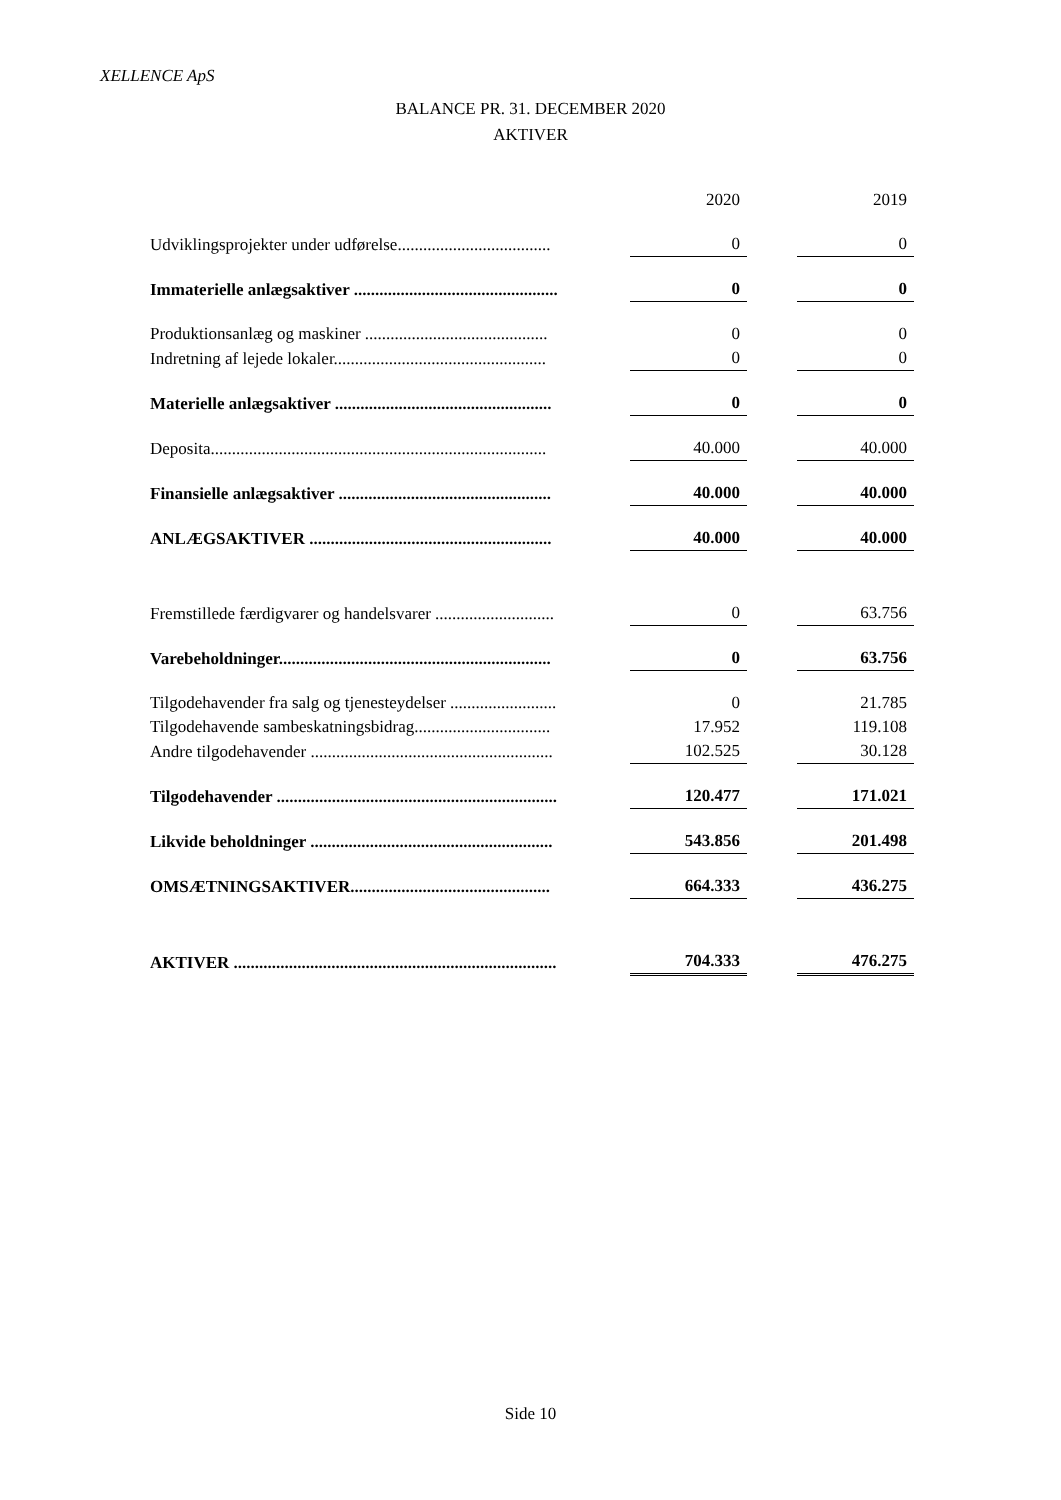XELLENCE ApS
BALANCE PR. 31. DECEMBER 2020
AKTIVER
| | 2020 | | 2019 |
| Udviklingsprojekter under udførelse.................................... | 0 | | 0 |
| Immaterielle anlægsaktiver ................................................ | 0 | | 0 |
| Produktionsanlæg og maskiner ........................................... | 0 | | 0 |
| Indretning af lejede lokaler.................................................. | 0 | | 0 |
| Materielle anlægsaktiver ................................................... | 0 | | 0 |
| Deposita............................................................................... | 40.000 | | 40.000 |
| Finansielle anlægsaktiver .................................................. | 40.000 | | 40.000 |
| ANLÆGSAKTIVER ......................................................... | 40.000 | | 40.000 |
| Fremstillede færdigvarer og handelsvarer ............................ | 0 | | 63.756 |
| Varebeholdninger................................................................ | 0 | | 63.756 |
| Tilgodehavender fra salg og tjenesteydelser ......................... | 0 | | 21.785 |
| Tilgodehavende sambeskatningsbidrag................................ | 17.952 | | 119.108 |
| Andre tilgodehavender ......................................................... | 102.525 | | 30.128 |
| Tilgodehavender .................................................................. | 120.477 | | 171.021 |
| Likvide beholdninger ......................................................... | 543.856 | | 201.498 |
| OMSÆTNINGSAKTIVER............................................... | 664.333 | | 436.275 |
| AKTIVER ............................................................................ | 704.333 | | 476.275 |
Side 10